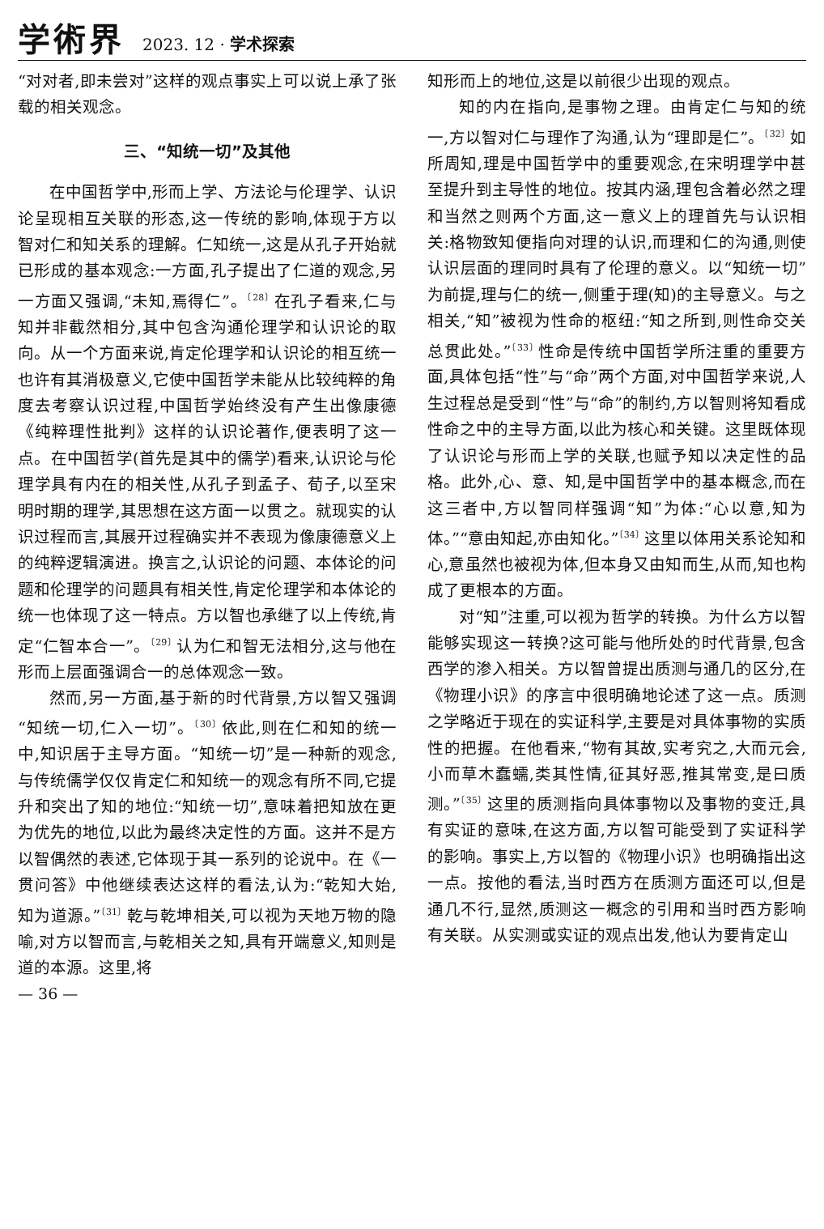学術界 2023. 12 · 学术探索
“对对者,即未尝对”这样的观点事实上可以说上承了张载的相关观念。
三、“知统一切”及其他
在中国哲学中,形而上学、方法论与伦理学、认识论呈现相互关联的形态,这一传统的影响,体现于方以智对仁和知关系的理解。仁知统一,这是从孔子开始就已形成的基本观念:一方面,孔子提出了仁道的观念,另一方面又强调,“未知,焉得仁”。<sup>〔28〕</sup>在孔子看来,仁与知并非截然相分,其中包含沟通伦理学和认识论的取向。从一个方面来说,肯定伦理学和认识论的相互统一也许有其消极意义,它使中国哲学未能从比较纯粹的角度去考察认识过程,中国哲学始终没有产生出像康德《纯粹理性批判》这样的认识论著作,便表明了这一点。在中国哲学(首先是其中的儒学)看来,认识论与伦理学具有内在的相关性,从孔子到孟子、荀子,以至宋明时期的理学,其思想在这方面一以贯之。就现实的认识过程而言,其展开过程确实并不表现为像康德意义上的纯粹逻辑演进。换言之,认识论的问题、本体论的问题和伦理学的问题具有相关性,肯定伦理学和本体论的统一也体现了这一特点。方以智也承继了以上传统,肯定“仁智本合一”。<sup>〔29〕</sup>认为仁和智无法相分,这与他在形而上层面强调合一的总体观念一致。
然而,另一方面,基于新的时代背景,方以智又强调“知统一切,仁入一切”。<sup>〔30〕</sup>依此,则在仁和知的统一中,知识居于主导方面。“知统一切”是一种新的观念,与传统儒学仅仅肯定仁和知统一的观念有所不同,它提升和突出了知的地位:“知统一切”,意味着把知放在更为优先的地位,以此为最终决定性的方面。这并不是方以智偶然的表述,它体现于其一系列的论说中。在《一贯问答》中他继续表达这样的看法,认为:“乾知大始,知为道源。”<sup>〔31〕</sup>乾与乾坤相关,可以视为天地万物的隐喻,对方以智而言,与乾相关之知,具有开端意义,知则是道的本源。这里,将
知形而上的地位,这是以前很少出现的观点。
知的内在指向,是事物之理。由肯定仁与知的统一,方以智对仁与理作了沟通,认为“理即是仁”。<sup>〔32〕</sup>如所周知,理是中国哲学中的重要观念,在宋明理学中甚至提升到主导性的地位。按其内涵,理包含着必然之理和当然之则两个方面,这一意义上的理首先与认识相关:格物致知便指向对理的认识,而理和仁的沟通,则使认识层面的理同时具有了伦理的意义。以“知统一切”为前提,理与仁的统一,侧重于理(知)的主导意义。与之相关,“知”被视为性命的枢纽:“知之所到,则性命交关总贯此处。”<sup>〔33〕</sup>性命是传统中国哲学所注重的重要方面,具体包括“性”与“命”两个方面,对中国哲学来说,人生过程总是受到“性”与“命”的制约,方以智则将知看成性命之中的主导方面,以此为核心和关键。这里既体现了认识论与形而上学的关联,也赋予知以决定性的品格。此外,心、意、知,是中国哲学中的基本概念,而在这三者中,方以智同样强调“知”为体:“心以意,知为体。”“意由知起,亦由知化。”<sup>〔34〕</sup>这里以体用关系论知和心,意虽然也被视为体,但本身又由知而生,从而,知也构成了更根本的方面。
对“知”注重,可以视为哲学的转换。为什么方以智能够实现这一转换?这可能与他所处的时代背景,包含西学的渗入相关。方以智曾提出质测与通几的区分,在《物理小识》的序言中很明确地论述了这一点。质测之学略近于现在的实证科学,主要是对具体事物的实质性的把握。在他看来,“物有其故,实考究之,大而元会,小而草木蠢蠕,类其性情,征其好恶,推其常变,是曰质测。”<sup>〔35〕</sup>这里的质测指向具体事物以及事物的变迁,具有实证的意味,在这方面,方以智可能受到了实证科学的影响。事实上,方以智的《物理小识》也明确指出这一点。按他的看法,当时西方在质测方面还可以,但是通几不行,显然,质测这一概念的引用和当时西方影响有关联。从实测或实证的观点出发,他认为要肯定山
— 36 —